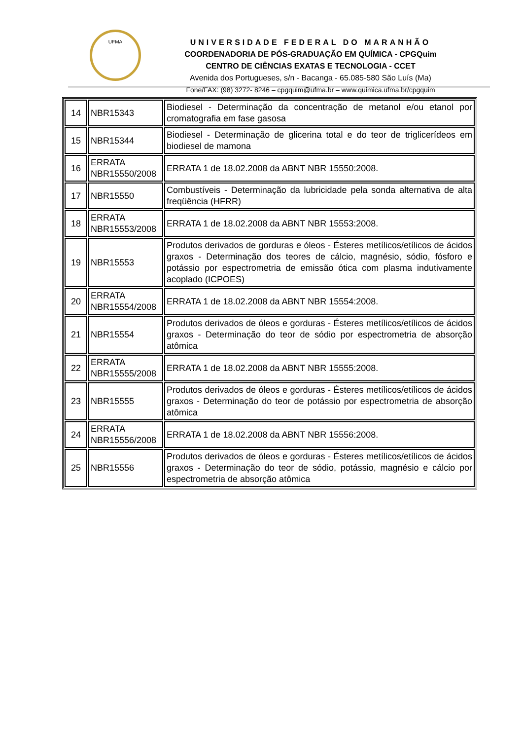UFMA
UNIVERSIDADE FEDERAL DO MARANHÃO
COORDENADORIA DE PÓS-GRADUAÇÃO EM QUÍMICA - CPGQuim
CENTRO DE CIÊNCIAS EXATAS E TECNOLOGIA - CCET
Avenida dos Portugueses, s/n - Bacanga - 65.085-580 São Luís (Ma)
Fone/FAX: (98) 3272- 8246 – cpgquim@ufma.br – www.quimica.ufma.br/cpgquim
| 14 | NBR15343 | Biodiesel - Determinação da concentração de metanol e/ou etanol por cromatografia em fase gasosa |
| 15 | NBR15344 | Biodiesel - Determinação de glicerina total e do teor de triglicerídeos em biodiesel de mamona |
| 16 | ERRATA NBR15550/2008 | ERRATA 1 de 18.02.2008 da ABNT NBR 15550:2008. |
| 17 | NBR15550 | Combustíveis - Determinação da lubricidade pela sonda alternativa de alta freqüência (HFRR) |
| 18 | ERRATA NBR15553/2008 | ERRATA 1 de 18.02.2008 da ABNT NBR 15553:2008. |
| 19 | NBR15553 | Produtos derivados de gorduras e óleos - Ésteres metílicos/etílicos de ácidos graxos - Determinação dos teores de cálcio, magnésio, sódio, fósforo e potássio por espectrometria de emissão ótica com plasma indutivamente acoplado (ICPOES) |
| 20 | ERRATA NBR15554/2008 | ERRATA 1 de 18.02.2008 da ABNT NBR 15554:2008. |
| 21 | NBR15554 | Produtos derivados de óleos e gorduras - Ésteres metílicos/etílicos de ácidos graxos - Determinação do teor de sódio por espectrometria de absorção atômica |
| 22 | ERRATA NBR15555/2008 | ERRATA 1 de 18.02.2008 da ABNT NBR 15555:2008. |
| 23 | NBR15555 | Produtos derivados de óleos e gorduras - Ésteres metílicos/etílicos de ácidos graxos - Determinação do teor de potássio por espectrometria de absorção atômica |
| 24 | ERRATA NBR15556/2008 | ERRATA 1 de 18.02.2008 da ABNT NBR 15556:2008. |
| 25 | NBR15556 | Produtos derivados de óleos e gorduras - Ésteres metílicos/etílicos de ácidos graxos - Determinação do teor de sódio, potássio, magnésio e cálcio por espectrometria de absorção atômica |